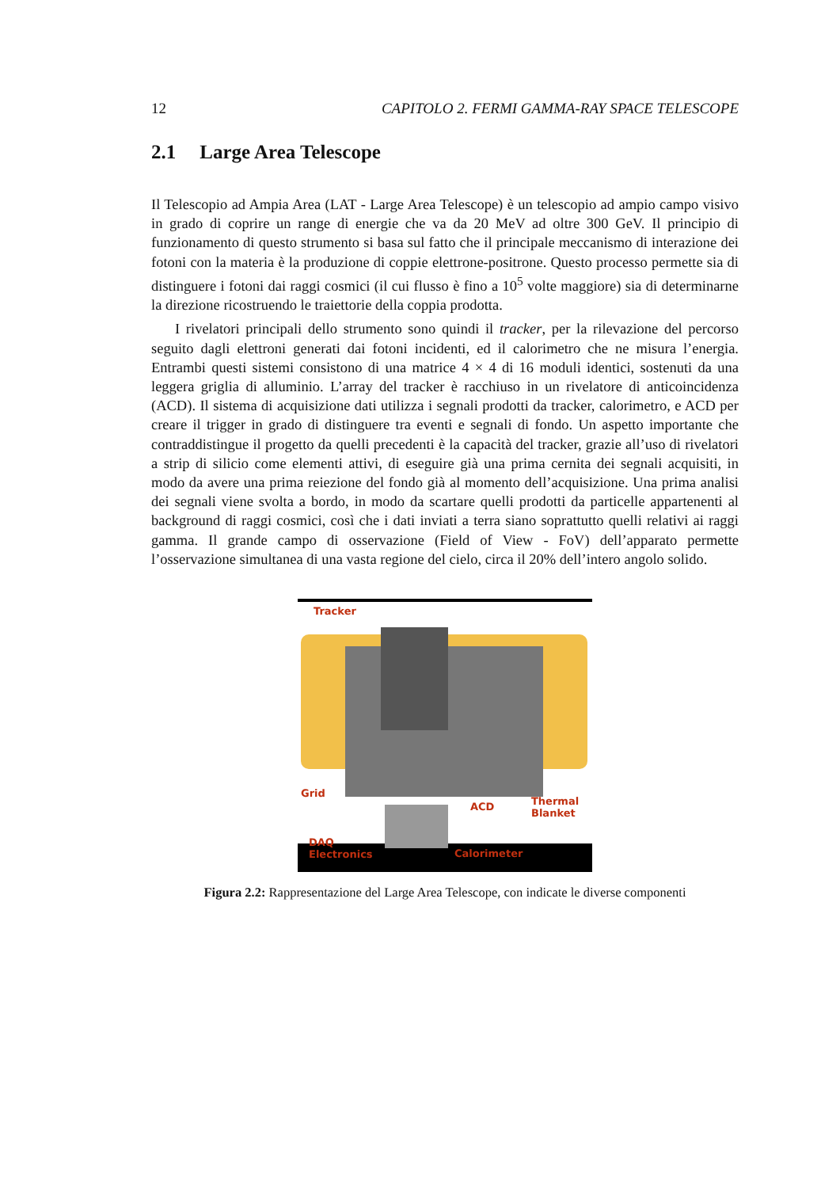12 CAPITOLO 2. FERMI GAMMA-RAY SPACE TELESCOPE
2.1 Large Area Telescope
Il Telescopio ad Ampia Area (LAT - Large Area Telescope) è un telescopio ad ampio campo visivo in grado di coprire un range di energie che va da 20 MeV ad oltre 300 GeV. Il principio di funzionamento di questo strumento si basa sul fatto che il principale meccanismo di interazione dei fotoni con la materia è la produzione di coppie elettrone-positrone. Questo processo permette sia di distinguere i fotoni dai raggi cosmici (il cui flusso è fino a 10<sup>5</sup> volte maggiore) sia di determinarne la direzione ricostruendo le traiettorie della coppia prodotta.
I rivelatori principali dello strumento sono quindi il tracker, per la rilevazione del percorso seguito dagli elettroni generati dai fotoni incidenti, ed il calorimetro che ne misura l’energia. Entrambi questi sistemi consistono di una matrice 4 × 4 di 16 moduli identici, sostenuti da una leggera griglia di alluminio. L’array del tracker è racchiuso in un rivelatore di anticoincidenza (ACD). Il sistema di acquisizione dati utilizza i segnali prodotti da tracker, calorimetro, e ACD per creare il trigger in grado di distinguere tra eventi e segnali di fondo. Un aspetto importante che contraddistingue il progetto da quelli precedenti è la capacità del tracker, grazie all’uso di rivelatori a strip di silicio come elementi attivi, di eseguire già una prima cernita dei segnali acquisiti, in modo da avere una prima reiezione del fondo già al momento dell’acquisizione. Una prima analisi dei segnali viene svolta a bordo, in modo da scartare quelli prodotti da particelle appartenenti al background di raggi cosmici, così che i dati inviati a terra siano soprattutto quelli relativi ai raggi gamma. Il grande campo di osservazione (Field of View - FoV) dell’apparato permette l’osservazione simultanea di una vasta regione del cielo, circa il 20% dell’intero angolo solido.
Tracker
Grid
ACD Thermal
Blanket
DAQ
Electronics Calorimeter
Figura 2.2: Rappresentazione del Large Area Telescope, con indicate le diverse componenti